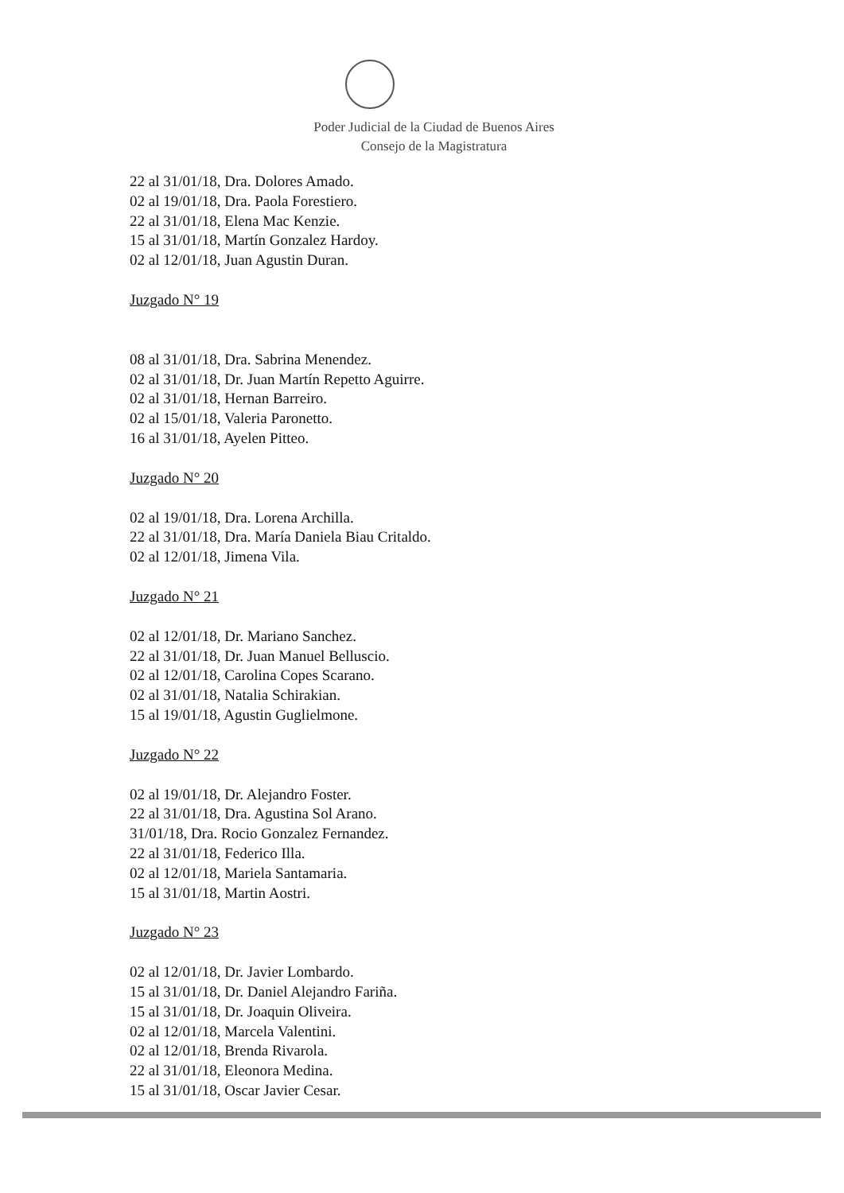Poder Judicial de la Ciudad de Buenos Aires
Consejo de la Magistratura
22 al 31/01/18, Dra. Dolores Amado.
02 al 19/01/18, Dra. Paola Forestiero.
22 al 31/01/18, Elena Mac Kenzie.
15 al 31/01/18, Martín Gonzalez Hardoy.
02 al 12/01/18, Juan Agustin Duran.
Juzgado N° 19
08 al 31/01/18, Dra. Sabrina Menendez.
02 al 31/01/18, Dr. Juan Martín Repetto Aguirre.
02 al 31/01/18, Hernan Barreiro.
02 al 15/01/18, Valeria Paronetto.
16 al 31/01/18, Ayelen Pitteo.
Juzgado N° 20
02 al 19/01/18, Dra. Lorena Archilla.
22 al 31/01/18, Dra. María Daniela Biau Critaldo.
02 al 12/01/18, Jimena Vila.
Juzgado N° 21
02 al 12/01/18, Dr. Mariano Sanchez.
22 al 31/01/18, Dr. Juan Manuel Belluscio.
02 al 12/01/18, Carolina Copes Scarano.
02 al 31/01/18, Natalia Schirakian.
15 al 19/01/18, Agustin Guglielmone.
Juzgado N° 22
02 al 19/01/18, Dr. Alejandro Foster.
22 al 31/01/18, Dra. Agustina Sol Arano.
31/01/18, Dra. Rocio Gonzalez Fernandez.
22 al 31/01/18, Federico Illa.
02 al 12/01/18, Mariela Santamaria.
15 al 31/01/18, Martin Aostri.
Juzgado N° 23
02 al 12/01/18, Dr. Javier Lombardo.
15 al 31/01/18, Dr. Daniel Alejandro Fariña.
15 al 31/01/18, Dr. Joaquin Oliveira.
02 al 12/01/18, Marcela Valentini.
02 al 12/01/18, Brenda Rivarola.
22 al 31/01/18, Eleonora Medina.
15 al 31/01/18, Oscar Javier Cesar.